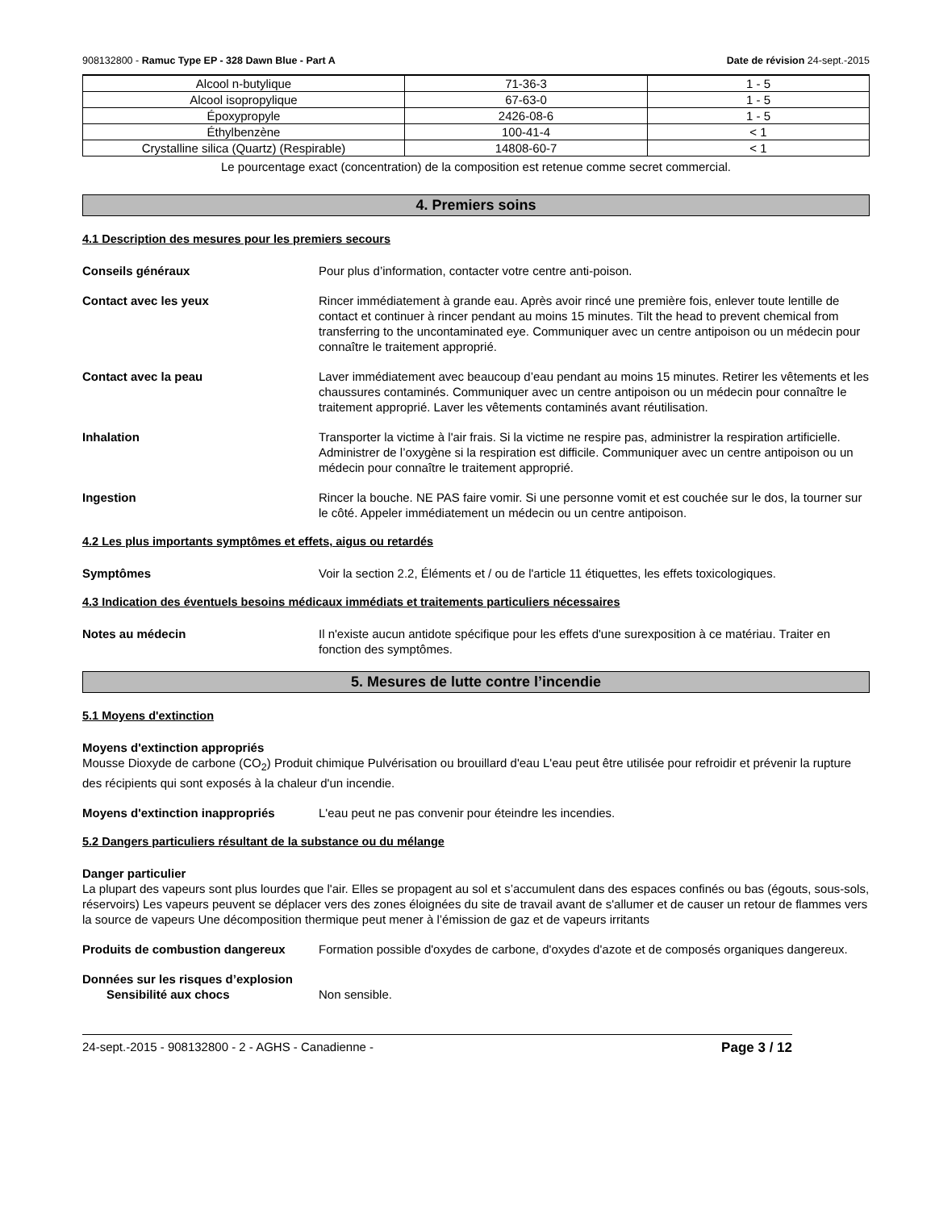908132800 - Ramuc Type EP - 328 Dawn Blue - Part A Date de révision 24-sept.-2015
| Alcool n-butylique | 71-36-3 | 1 - 5 |
| Alcool isopropylique | 67-63-0 | 1 - 5 |
| Époxypropyle | 2426-08-6 | 1 - 5 |
| Éthylbenzène | 100-41-4 | < 1 |
| Crystalline silica (Quartz) (Respirable) | 14808-60-7 | < 1 |
Le pourcentage exact (concentration) de la composition est retenue comme secret commercial.
4. Premiers soins
4.1 Description des mesures pour les premiers secours
Conseils généraux Pour plus d’information, contacter votre centre anti-poison.
Contact avec les yeux Rincer immédiatement à grande eau. Après avoir rincé une première fois, enlever toute lentille de contact et continuer à rincer pendant au moins 15 minutes. Tilt the head to prevent chemical from transferring to the uncontaminated eye. Communiquer avec un centre antipoison ou un médecin pour connaître le traitement approprié.
Contact avec la peau Laver immédiatement avec beaucoup d’eau pendant au moins 15 minutes. Retirer les vêtements et les chaussures contaminés. Communiquer avec un centre antipoison ou un médecin pour connaître le traitement approprié. Laver les vêtements contaminés avant réutilisation.
Inhalation Transporter la victime à l'air frais. Si la victime ne respire pas, administrer la respiration artificielle. Administrer de l’oxygène si la respiration est difficile. Communiquer avec un centre antipoison ou un médecin pour connaître le traitement approprié.
Ingestion Rincer la bouche. NE PAS faire vomir. Si une personne vomit et est couchée sur le dos, la tourner sur le côté. Appeler immédiatement un médecin ou un centre antipoison.
4.2 Les plus importants symptômes et effets, aigus ou retardés
Symptômes Voir la section 2.2, Éléments et / ou de l'article 11 étiquettes, les effets toxicologiques.
4.3 Indication des éventuels besoins médicaux immédiats et traitements particuliers nécessaires
Notes au médecin Il n'existe aucun antidote spécifique pour les effets d'une surexposition à ce matériau. Traiter en fonction des symptômes.
5. Mesures de lutte contre l’incendie
5.1 Moyens d'extinction
Moyens d'extinction appropriés
Mousse Dioxyde de carbone (CO<sub>2</sub>) Produit chimique Pulvérisation ou brouillard d'eau L'eau peut être utilisée pour refroidir et prévenir la rupture des récipients qui sont exposés à la chaleur d'un incendie.
Moyens d'extinction inappropriés L'eau peut ne pas convenir pour éteindre les incendies.
5.2 Dangers particuliers résultant de la substance ou du mélange
Danger particulier
La plupart des vapeurs sont plus lourdes que l'air. Elles se propagent au sol et s’accumulent dans des espaces confinés ou bas (égouts, sous-sols, réservoirs) Les vapeurs peuvent se déplacer vers des zones éloignées du site de travail avant de s'allumer et de causer un retour de flammes vers la source de vapeurs Une décomposition thermique peut mener à l’émission de gaz et de vapeurs irritants
Produits de combustion dangereux Formation possible d'oxydes de carbone, d'oxydes d'azote et de composés organiques dangereux.
Données sur les risques d’explosion
Sensibilité aux chocs Non sensible.
24-sept.-2015 - 908132800 - 2 - AGHS - Canadienne - Page 3 / 12